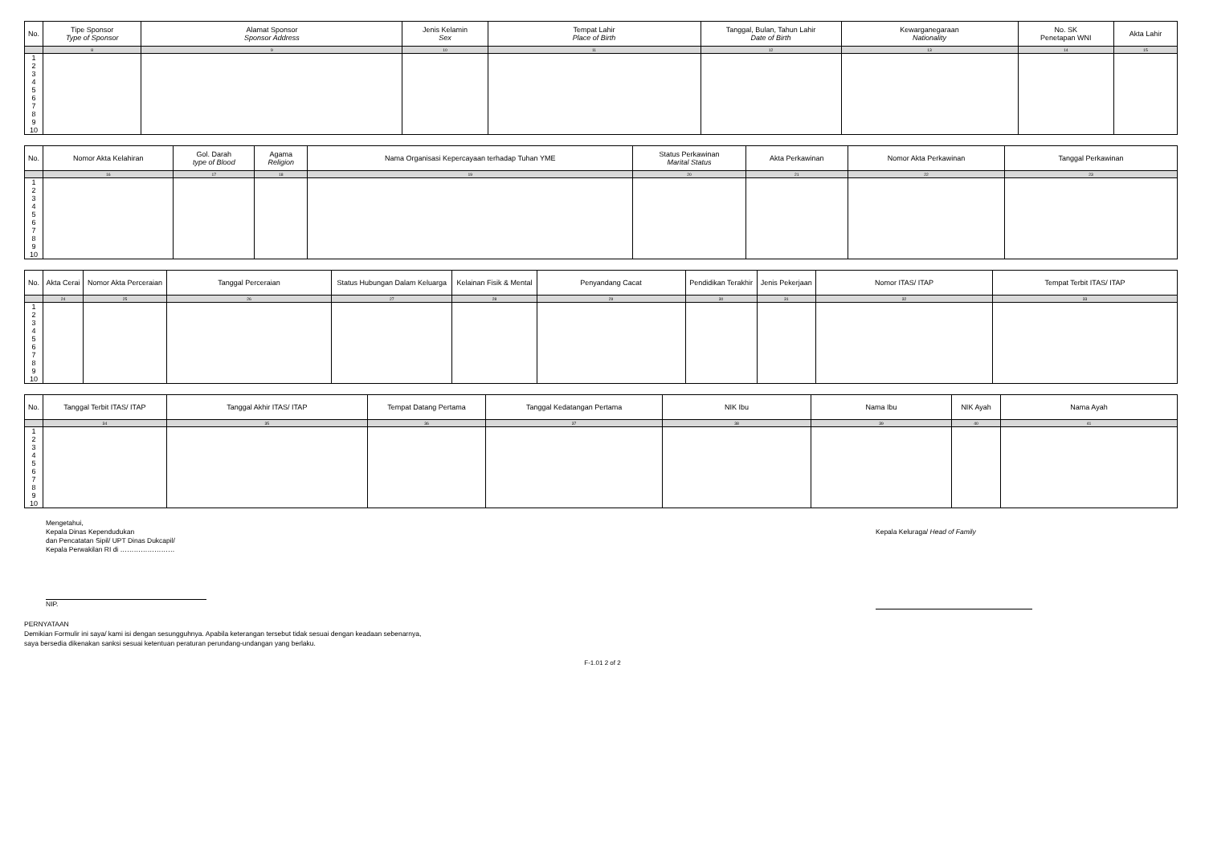| No. | Tipe Sponsor Type of Sponsor | Alamat Sponsor Sponsor Address | Jenis Kelamin Sex | Tempat Lahir Place of Birth | Tanggal, Bulan, Tahun Lahir Date of Birth | Kewarganegaraan Nationality | No. SK Penetapan WNI | Akta Lahir |
| --- | --- | --- | --- | --- | --- | --- | --- | --- |
| | 8 | 9 | 10 | 11 | 12 | 13 | 14 | 15 |
| 1 2 3 4 5 6 7 8 9 10 | | | | | | | | |
| No. | Nomor Akta Kelahiran | Gol. Darah type of Blood | Agama Religion | Nama Organisasi Kepercayaan terhadap Tuhan YME | Status Perkawinan Marital Status | Akta Perkawinan | Nomor Akta Perkawinan | Tanggal Perkawinan |
| --- | --- | --- | --- | --- | --- | --- | --- | --- |
| | 16 | 17 | 18 | 19 | 20 | 21 | 22 | 23 |
| 1 2 3 4 5 6 7 8 9 10 | | | | | | | | |
| No. | Akta Cerai | Nomor Akta Perceraian | Tanggal Perceraian | Status Hubungan Dalam Keluarga | Kelainan Fisik & Mental | Penyandang Cacat | Pendidikan Terakhir | Jenis Pekerjaan | Nomor ITAS/ ITAP | Tempat Terbit ITAS/ ITAP |
| --- | --- | --- | --- | --- | --- | --- | --- | --- | --- | --- |
| | 24 | 25 | 26 | 27 | 28 | 29 | 30 | 31 | 32 | 33 |
| 1 2 3 4 5 6 7 8 9 10 | | | | | | | | | | |
| No. | Tanggal Terbit ITAS/ ITAP | Tanggal Akhir ITAS/ ITAP | Tempat Datang Pertama | Tanggal Kedatangan Pertama | NIK Ibu | Nama Ibu | NIK Ayah | Nama Ayah |
| --- | --- | --- | --- | --- | --- | --- | --- | --- |
| | 34 | 35 | 36 | 37 | 38 | 39 | 40 | 41 |
| 1 2 3 4 5 6 7 8 9 10 | | | | | | | | |
Mengetahui,
Kepala Dinas Kependudukan
dan Pencatatan Sipil/ UPT Dinas Dukcapil/
Kepala Perwakilan RI di ……………………
NIP.
Kepala Keluraga/ Head of Family
PERNYATAAN
Demikian Formulir ini saya/ kami isi dengan sesungguhnya. Apabila keterangan tersebut tidak sesuai dengan keadaan sebenarnya,
saya bersedia dikenakan sanksi sesuai ketentuan peraturan perundang-undangan yang berlaku.
F-1.01 2 of 2